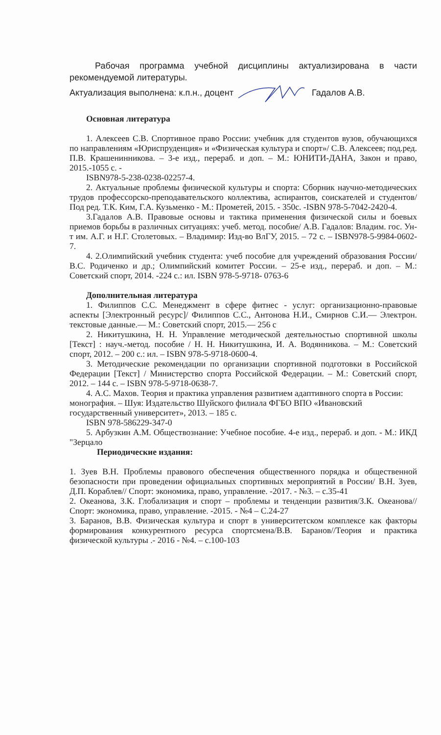Рабочая программа учебной дисциплины актуализирована в части рекомендуемой литературы.
Актуализация выполнена: к.п.н., доцент Гадалов А.В.
Основная литература
1. Алексеев С.В. Спортивное право России: учебник для студентов вузов, обучающихся по направлениям «Юриспруденция» и «Физическая культура и спорт»/ С.В. Алексеев; под.ред. П.В. Крашенинникова. – 3-е изд., перераб. и доп. – М.: ЮНИТИ-ДАНА, Закон и право, 2015.-1055 с. -
ISBN978-5-238-0238-02257-4.
2. Актуальные проблемы физической культуры и спорта: Сборник научно-методических трудов профессорско-преподавательского коллектива, аспирантов, соискателей и студентов/ Под ред. Т.К. Ким, Г.А. Кузьменко - М.: Прометей, 2015. - 350с. -ISBN 978-5-7042-2420-4.
3.Гадалов А.В. Правовые основы и тактика применения физической силы и боевых приемов борьбы в различных ситуациях: учеб. метод. пособие/ А.В. Гадалов: Владим. гос. Ун-т им. А.Г. и Н.Г. Столетовых. – Владимир: Изд-во ВлГУ, 2015. – 72 с. – ISBN978-5-9984-0602-7.
4. 2.Олимпийский учебник студента: учеб пособие для учреждений образования России/ В.С. Родиченко и др.; Олимпийский комитет России. – 25-е изд., перераб. и доп. – М.: Советский спорт, 2014. -224 с.: ил. ISBN 978-5-9718- 0763-6
Дополнительная литература
1. Филиппов С.С. Менеджмент в сфере фитнес - услуг: организационно-правовые аспекты [Электронный ресурс]/ Филиппов С.С., Антонова Н.И., Смирнов С.И.— Электрон. текстовые данные.— М.: Советский спорт, 2015.— 256 с
2. Никитушкина, Н. Н. Управление методической деятельностью спортивной школы [Текст] : науч.-метод. пособие / Н. Н. Никитушкина, И. А. Водянникова. – М.: Советский спорт, 2012. – 200 с.: ил. – ISBN 978-5-9718-0600-4.
3. Методические рекомендации по организации спортивной подготовки в Российской Федерации [Текст] / Министерство спорта Российской Федерации. – М.: Советский спорт, 2012. – 144 с. – ISBN 978-5-9718-0638-7.
4. А.С. Махов. Теория и практика управления развитием адаптивного спорта в России: монография. – Шуя: Издательство Шуйского филиала ФГБО ВПО «Ивановский государственный университет», 2013. – 185 с.
ISBN 978-586229-347-0
5. Арбузкин А.М. Обществознание: Учебное пособие. 4-е изд., перераб. и доп. - М.: ИКД "Зерцало
Периодические издания:
1. Зуев В.Н. Проблемы правового обеспечения общественного порядка и общественной безопасности при проведении официальных спортивных мероприятий в России/ В.Н. Зуев, Д.П. Кораблев// Спорт: экономика, право, управление. -2017. - №3. – с.35-41
2. Океанова, З.К. Глобализация и спорт – проблемы и тенденции развития/З.К. Океанова// Спорт: экономика, право, управление. -2015. - №4 – С.24-27
3. Баранов, В.В. Физическая культура и спорт в университетском комплексе как факторы формирования конкурентного ресурса спортсмена/В.В. Баранов//Теория и практика физической культуры .- 2016 - №4. – с.100-103